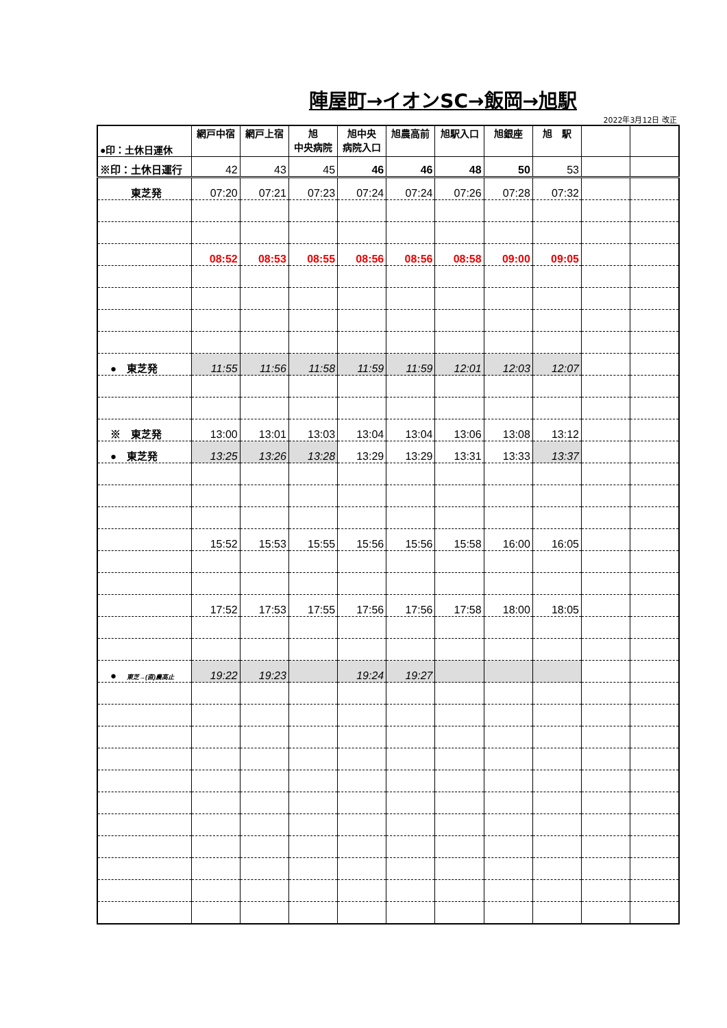陣屋町→イオンSC→飯岡→旭駅
2022年3月12日 改正
| ●印：土休日運休 | 網戸中宿 | 網戸上宿 | 旭 中央病院 | 旭中央 病院入口 | 旭農高前 | 旭駅入口 | 旭銀座 | 旭 駅 | | |
| --- | --- | --- | --- | --- | --- | --- | --- | --- | --- | --- |
| ※印：土休日運行 | 42 | 43 | 45 | 46 | 46 | 48 | 50 | 53 | | |
| 東芝発 | 07:20 | 07:21 | 07:23 | 07:24 | 07:24 | 07:26 | 07:28 | 07:32 | | |
| | 08:52 | 08:53 | 08:55 | 08:56 | 08:56 | 08:58 | 09:00 | 09:05 | | |
| ● 東芝発 | 11:55 | 11:56 | 11:58 | 11:59 | 11:59 | 12:01 | 12:03 | 12:07 | | |
| ※ 東芝発 | 13:00 | 13:01 | 13:03 | 13:04 | 13:04 | 13:06 | 13:08 | 13:12 | | |
| ● 東芝発 | 13:25 | 13:26 | 13:28 | 13:29 | 13:29 | 13:31 | 13:33 | 13:37 | | |
| | 15:52 | 15:53 | 15:55 | 15:56 | 15:56 | 15:58 | 16:00 | 16:05 | | |
| | 17:52 | 17:53 | 17:55 | 17:56 | 17:56 | 17:58 | 18:00 | 18:05 | | |
| ● 東芝→(直)農高止 | 19:22 | 19:23 | | 19:24 | 19:27 | | | | | |